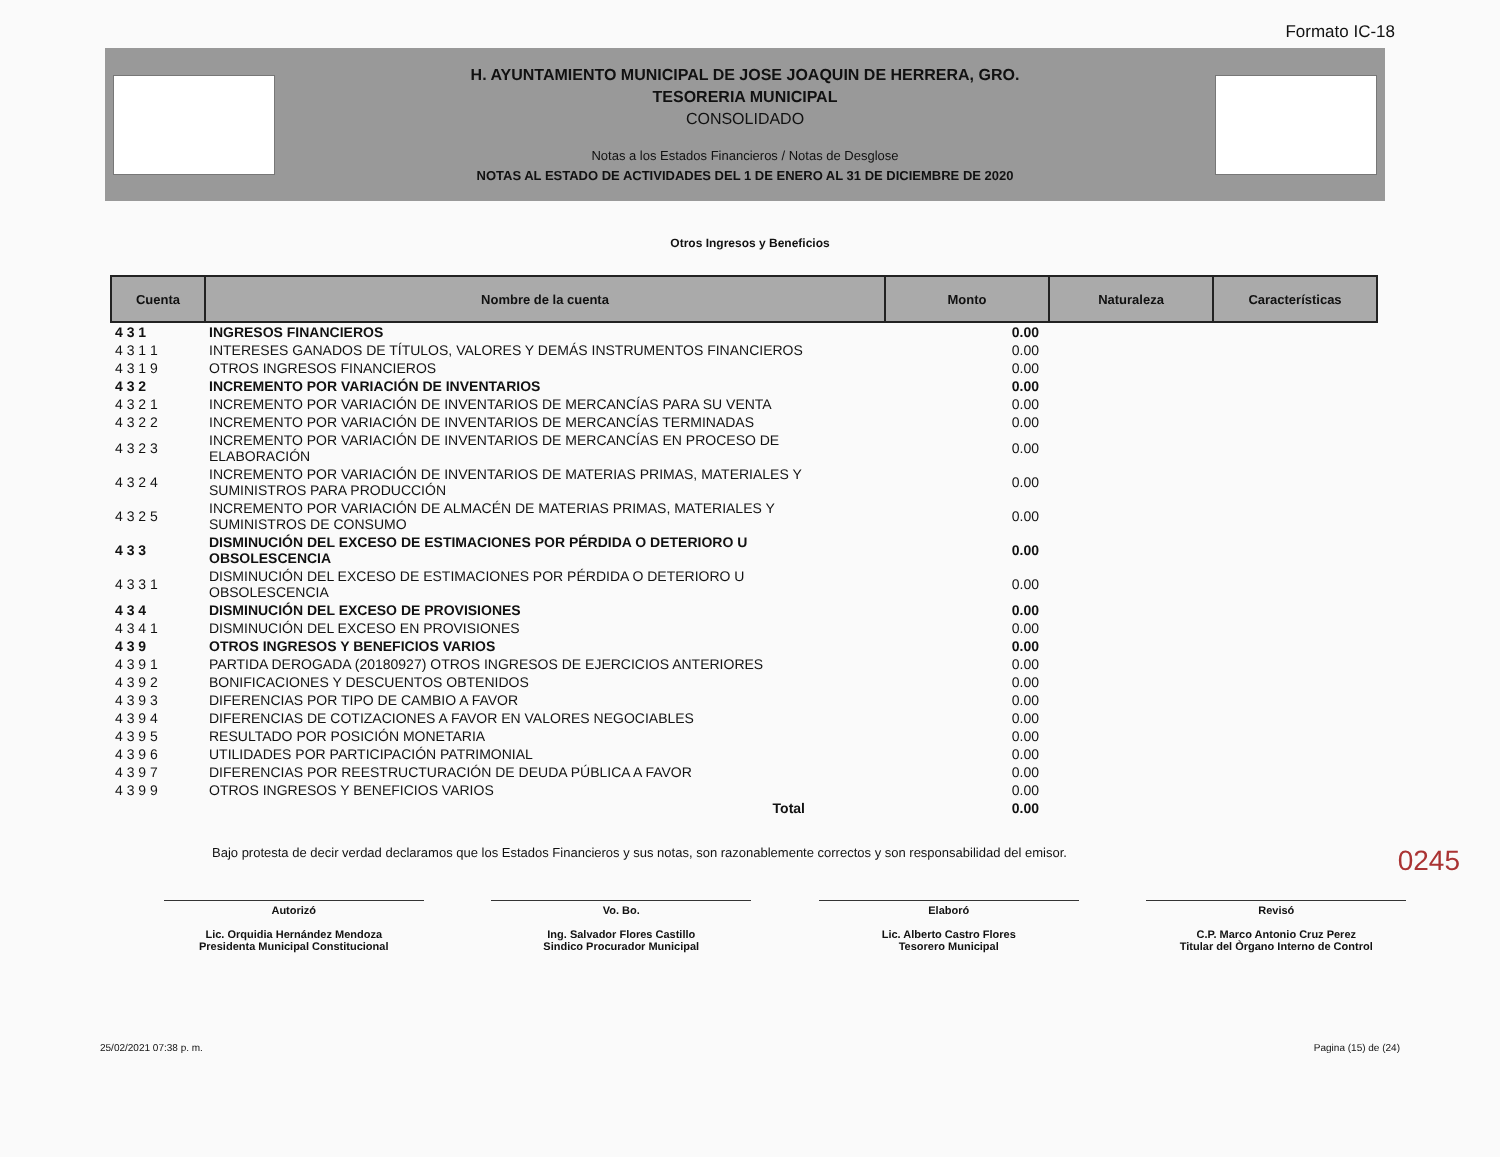Formato IC-18
H. AYUNTAMIENTO MUNICIPAL DE JOSE JOAQUIN DE HERRERA, GRO.
TESORERIA MUNICIPAL
CONSOLIDADO
Notas a los Estados Financieros / Notas de Desglose
NOTAS AL ESTADO DE ACTIVIDADES DEL 1 DE ENERO AL 31 DE DICIEMBRE DE 2020
Otros Ingresos y Beneficios
| Cuenta | Nombre de la cuenta | Monto | Naturaleza | Características |
| --- | --- | --- | --- | --- |
| 4 3 1 | INGRESOS FINANCIEROS | 0.00 | | |
| 4 3 1 1 | INTERESES GANADOS DE TÍTULOS, VALORES Y DEMÁS INSTRUMENTOS FINANCIEROS | 0.00 | | |
| 4 3 1 9 | OTROS INGRESOS FINANCIEROS | 0.00 | | |
| 4 3 2 | INCREMENTO POR VARIACIÓN DE INVENTARIOS | 0.00 | | |
| 4 3 2 1 | INCREMENTO POR VARIACIÓN DE INVENTARIOS DE MERCANCÍAS PARA SU VENTA | 0.00 | | |
| 4 3 2 2 | INCREMENTO POR VARIACIÓN DE INVENTARIOS DE MERCANCÍAS TERMINADAS | 0.00 | | |
| 4 3 2 3 | INCREMENTO POR VARIACIÓN DE INVENTARIOS DE MERCANCÍAS EN PROCESO DE ELABORACIÓN | 0.00 | | |
| 4 3 2 4 | INCREMENTO POR VARIACIÓN DE INVENTARIOS DE MATERIAS PRIMAS, MATERIALES Y SUMINISTROS PARA PRODUCCIÓN | 0.00 | | |
| 4 3 2 5 | INCREMENTO POR VARIACIÓN DE ALMACÉN DE MATERIAS PRIMAS, MATERIALES Y SUMINISTROS DE CONSUMO | 0.00 | | |
| 4 3 3 | DISMINUCIÓN DEL EXCESO DE ESTIMACIONES POR PÉRDIDA O DETERIORO U OBSOLESCENCIA | 0.00 | | |
| 4 3 3 1 | DISMINUCIÓN DEL EXCESO DE ESTIMACIONES POR PÉRDIDA O DETERIORO U OBSOLESCENCIA | 0.00 | | |
| 4 3 4 | DISMINUCIÓN DEL EXCESO DE PROVISIONES | 0.00 | | |
| 4 3 4 1 | DISMINUCIÓN DEL EXCESO EN PROVISIONES | 0.00 | | |
| 4 3 9 | OTROS INGRESOS Y BENEFICIOS VARIOS | 0.00 | | |
| 4 3 9 1 | PARTIDA DEROGADA (20180927) OTROS INGRESOS DE EJERCICIOS ANTERIORES | 0.00 | | |
| 4 3 9 2 | BONIFICACIONES Y DESCUENTOS OBTENIDOS | 0.00 | | |
| 4 3 9 3 | DIFERENCIAS POR TIPO DE CAMBIO A FAVOR | 0.00 | | |
| 4 3 9 4 | DIFERENCIAS DE COTIZACIONES A FAVOR EN VALORES NEGOCIABLES | 0.00 | | |
| 4 3 9 5 | RESULTADO POR POSICIÓN MONETARIA | 0.00 | | |
| 4 3 9 6 | UTILIDADES POR PARTICIPACIÓN PATRIMONIAL | 0.00 | | |
| 4 3 9 7 | DIFERENCIAS POR REESTRUCTURACIÓN DE DEUDA PÚBLICA A FAVOR | 0.00 | | |
| 4 3 9 9 | OTROS INGRESOS Y BENEFICIOS VARIOS | 0.00 | | |
| | Total | 0.00 | | |
Bajo protesta de decir verdad declaramos que los Estados Financieros y sus notas, son razonablemente correctos y son responsabilidad del emisor. 0245
Autorizó
Lic. Orquidia Hernández Mendoza
Presidenta Municipal Constitucional
Vo. Bo.
Ing. Salvador Flores Castillo
Sindico Procurador Municipal
Elaboró
Lic. Alberto Castro Flores
Tesorero Municipal
Revisó
C.P. Marco Antonio Cruz Perez
Titular del Òrgano Interno de Control
25/02/2021 07:38 p. m. Pagina (15) de (24)